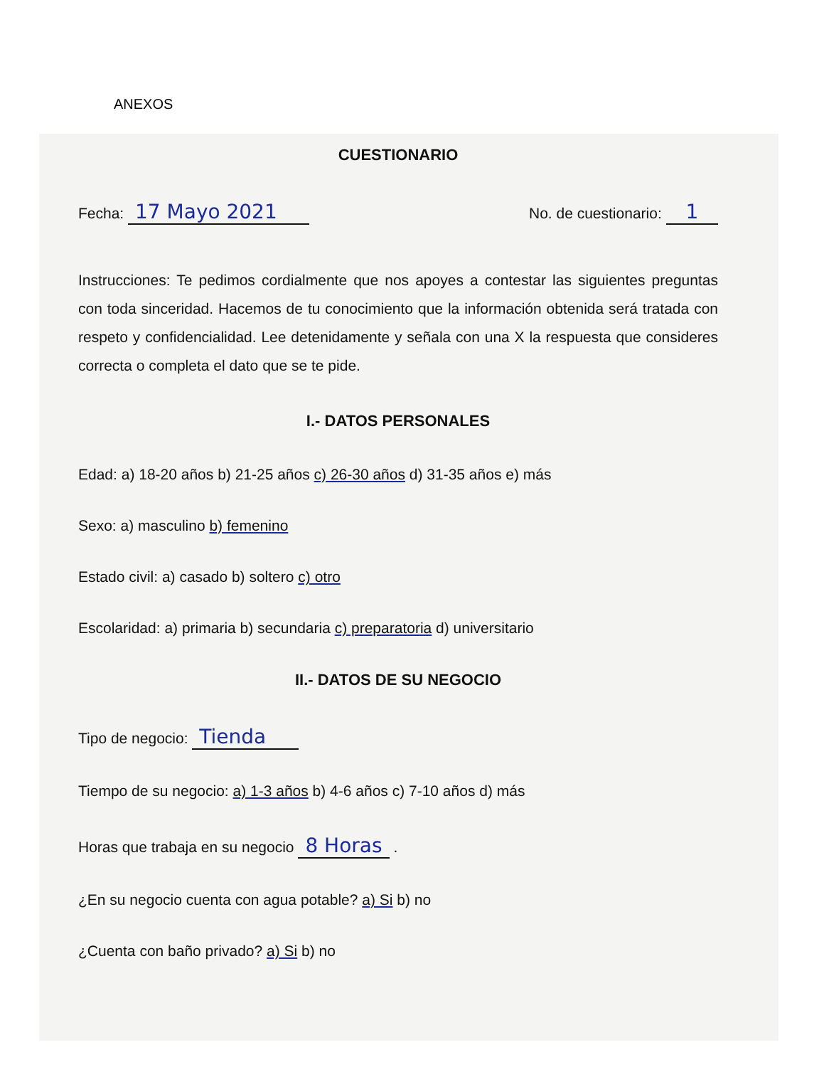ANEXOS
CUESTIONARIO
Fecha: 17 Mayo 2021 No. de cuestionario: 1
Instrucciones: Te pedimos cordialmente que nos apoyes a contestar las siguientes preguntas con toda sinceridad. Hacemos de tu conocimiento que la información obtenida será tratada con respeto y confidencialidad. Lee detenidamente y señala con una X la respuesta que consideres correcta o completa el dato que se te pide.
I.- DATOS PERSONALES
Edad: a) 18-20 años b) 21-25 años c) 26-30 años d) 31-35 años e) más
Sexo: a) masculino b) femenino
Estado civil: a) casado b) soltero c) otro
Escolaridad: a) primaria b) secundaria c) preparatoria d) universitario
II.- DATOS DE SU NEGOCIO
Tipo de negocio: Tienda
Tiempo de su negocio: a) 1-3 años b) 4-6 años c) 7-10 años d) más
Horas que trabaja en su negocio 8 Horas .
¿En su negocio cuenta con agua potable? a) Si b) no
¿Cuenta con baño privado? a) Si b) no